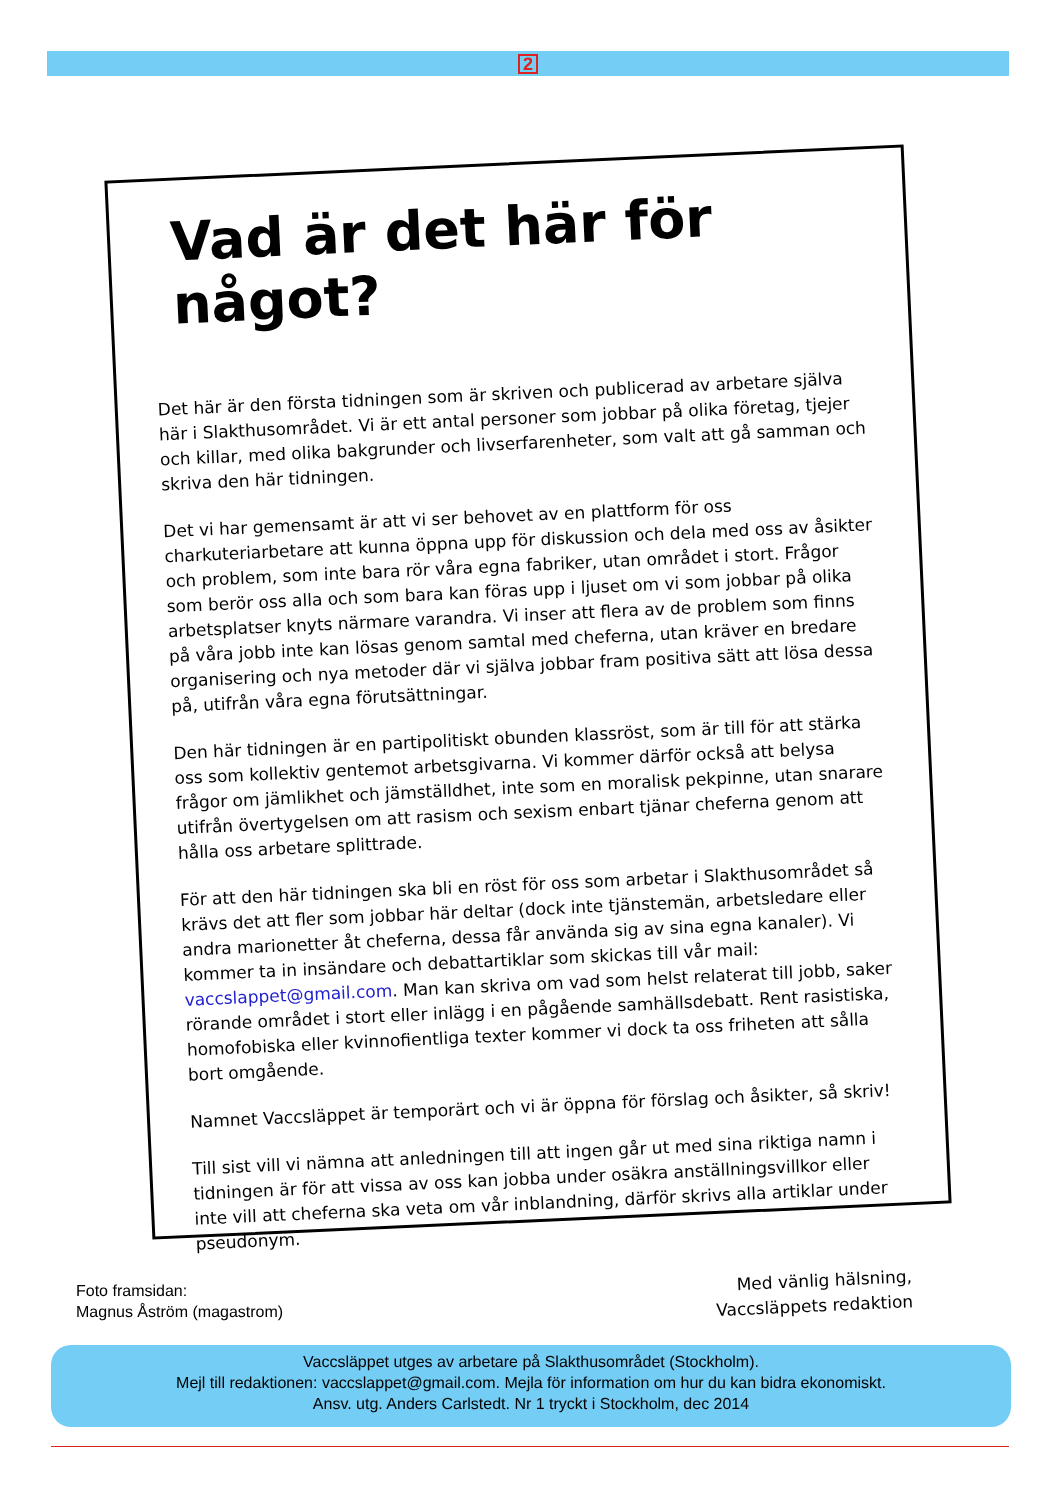2
Vad är det här för något?
Det här är den första tidningen som är skriven och publicerad av arbetare själva här i Slakthusområdet. Vi är ett antal personer som jobbar på olika företag, tjejer och killar, med olika bakgrunder och livserfarenheter, som valt att gå samman och skriva den här tidningen.
Det vi har gemensamt är att vi ser behovet av en plattform för oss charkuteriarbetare att kunna öppna upp för diskussion och dela med oss av åsikter och problem, som inte bara rör våra egna fabriker, utan området i stort. Frågor som berör oss alla och som bara kan föras upp i ljuset om vi som jobbar på olika arbetsplatser knyts närmare varandra. Vi inser att flera av de problem som finns på våra jobb inte kan lösas genom samtal med cheferna, utan kräver en bredare organisering och nya metoder där vi själva jobbar fram positiva sätt att lösa dessa på, utifrån våra egna förutsättningar.
Den här tidningen är en partipolitiskt obunden klassröst, som är till för att stärka oss som kollektiv gentemot arbetsgivarna. Vi kommer därför också att belysa frågor om jämlikhet och jämställdhet, inte som en moralisk pekpinne, utan snarare utifrån övertygelsen om att rasism och sexism enbart tjänar cheferna genom att hålla oss arbetare splittrade.
För att den här tidningen ska bli en röst för oss som arbetar i Slakthusområdet så krävs det att fler som jobbar här deltar (dock inte tjänstemän, arbetsledare eller andra marionetter åt cheferna, dessa får använda sig av sina egna kanaler). Vi kommer ta in insändare och debattartiklar som skickas till vår mail: vaccslappet@gmail.com. Man kan skriva om vad som helst relaterat till jobb, saker rörande området i stort eller inlägg i en pågående samhällsdebatt. Rent rasistiska, homofobiska eller kvinnofientliga texter kommer vi dock ta oss friheten att sålla bort omgående.
Namnet Vaccsläppet är temporärt och vi är öppna för förslag och åsikter, så skriv!
Till sist vill vi nämna att anledningen till att ingen går ut med sina riktiga namn i tidningen är för att vissa av oss kan jobba under osäkra anställningsvillkor eller inte vill att cheferna ska veta om vår inblandning, därför skrivs alla artiklar under pseudonym.
Med vänlig hälsning,
Vaccsläppets redaktion
Foto framsidan:
Magnus Åström (magastrom)
Vaccsläppet utges av arbetare på Slakthusområdet (Stockholm).
Mejl till redaktionen: vaccslappet@gmail.com. Mejla för information om hur du kan bidra ekonomiskt.
Ansv. utg. Anders Carlstedt. Nr 1 tryckt i Stockholm, dec 2014